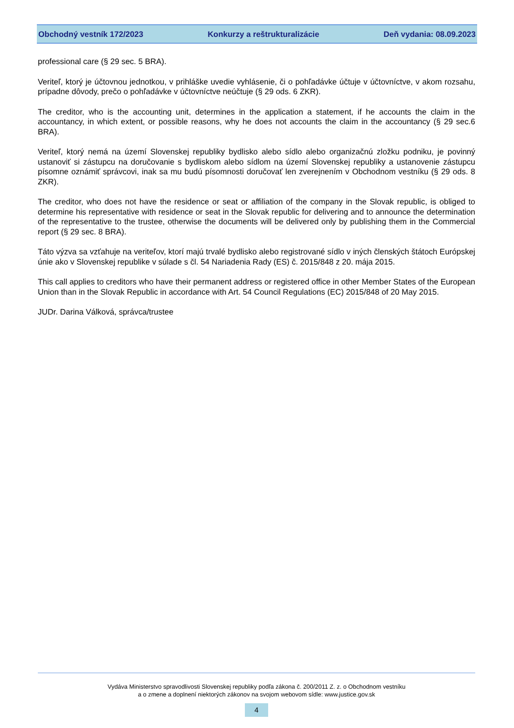Obchodný vestník 172/2023 Konkurzy a reštrukturalizácie Deň vydania: 08.09.2023
professional care (§ 29 sec. 5 BRA).
Veriteľ, ktorý je účtovnou jednotkou, v prihláške uvedie vyhlásenie, či o pohľadávke účtuje v účtovníctve, v akom rozsahu, prípadne dôvody, prečo o pohľadávke v účtovníctve neúčtuje (§ 29 ods. 6 ZKR).
The creditor, who is the accounting unit, determines in the application a statement, if he accounts the claim in the accountancy, in which extent, or possible reasons, why he does not accounts the claim in the accountancy (§ 29 sec.6 BRA).
Veriteľ, ktorý nemá na území Slovenskej republiky bydlisko alebo sídlo alebo organizačnú zložku podniku, je povinný ustanoviť si zástupcu na doručovanie s bydliskom alebo sídlom na území Slovenskej republiky a ustanovenie zástupcu písomne oznámiť správcovi, inak sa mu budú písomnosti doručovať len zverejnením v Obchodnom vestníku (§ 29 ods. 8 ZKR).
The creditor, who does not have the residence or seat or affiliation of the company in the Slovak republic, is obliged to determine his representative with residence or seat in the Slovak republic for delivering and to announce the determination of the representative to the trustee, otherwise the documents will be delivered only by publishing them in the Commercial report (§ 29 sec. 8 BRA).
Táto výzva sa vzťahuje na veriteľov, ktorí majú trvalé bydlisko alebo registrované sídlo v iných členských štátoch Európskej únie ako v Slovenskej republike v súlade s čl. 54 Nariadenia Rady (ES) č. 2015/848 z 20. mája 2015.
This call applies to creditors who have their permanent address or registered office in other Member States of the European Union than in the Slovak Republic in accordance with Art. 54 Council Regulations (EC) 2015/848 of 20 May 2015.
JUDr. Darina Válková, správca/trustee
Vydáva Ministerstvo spravodlivosti Slovenskej republiky podľa zákona č. 200/2011 Z. z. o Obchodnom vestníku
a o zmene a doplnení niektorých zákonov na svojom webovom sídle: www.justice.gov.sk
4